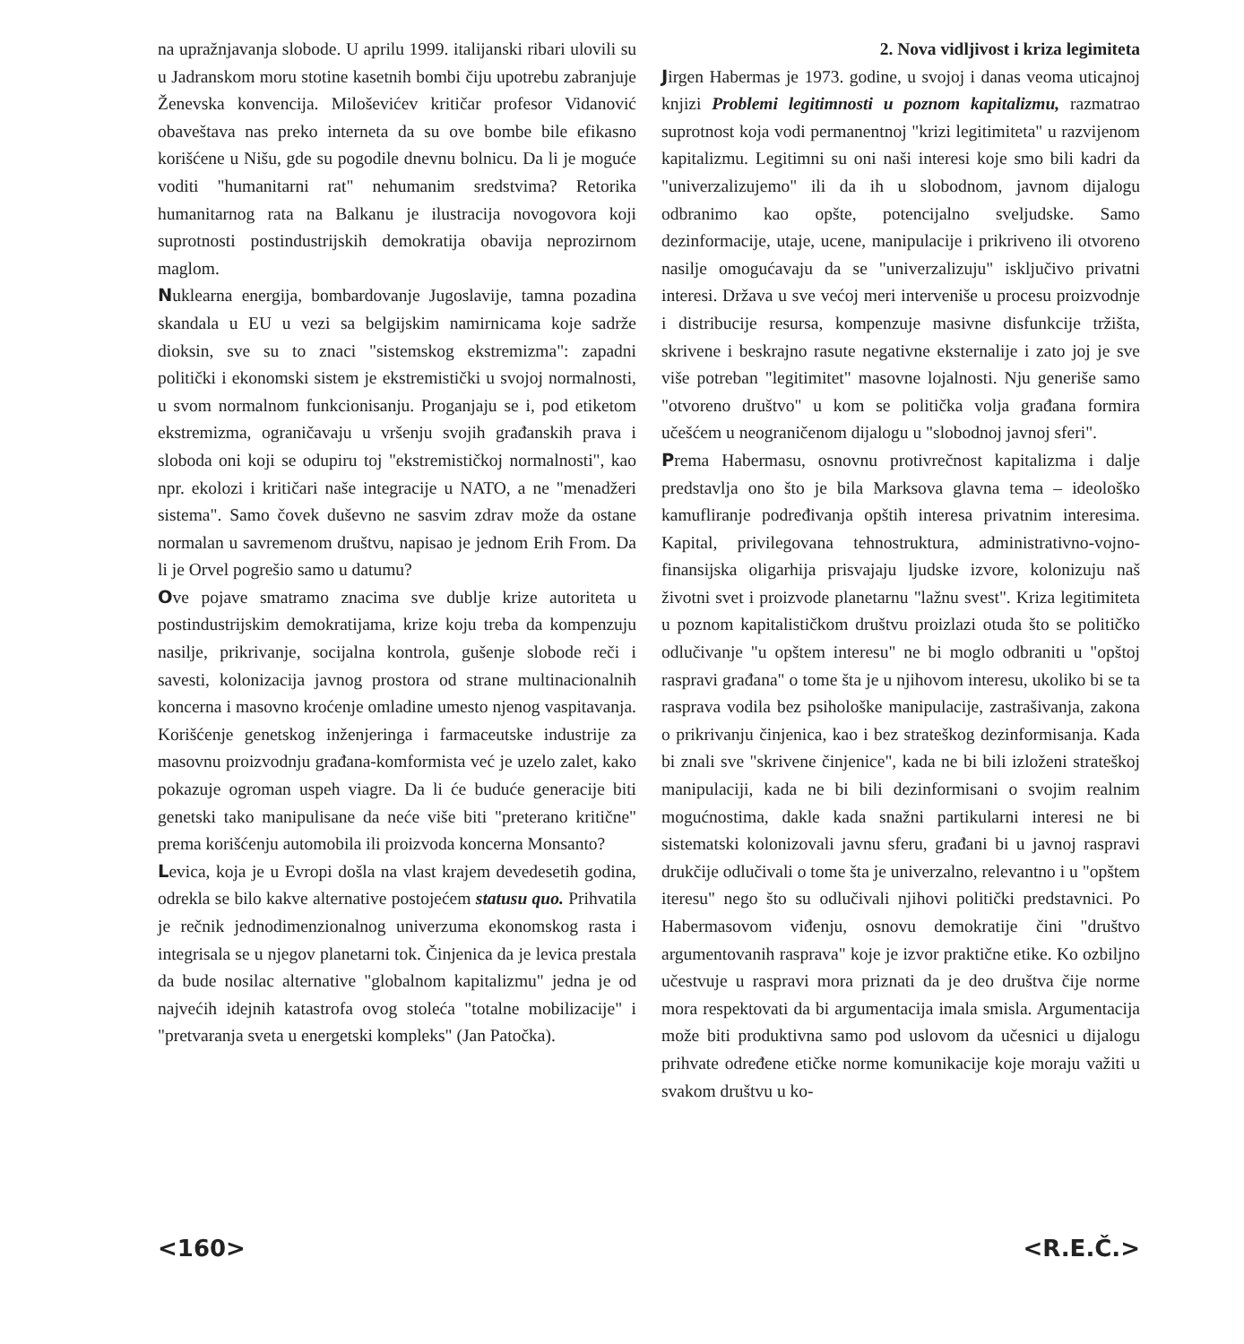na upražnjavanja slobode. U aprilu 1999. italijanski ribari ulovili su u Jadranskom moru stotine kasetnih bombi čiju upotrebu zabranjuje Ženevska konvencija. Miloševićev kritičar profesor Vidanović obaveštava nas preko interneta da su ove bombe bile efikasno korišćene u Nišu, gde su pogodile dnevnu bolnicu. Da li je moguće voditi "humanitarni rat" nehumanim sredstvima? Retorika humanitarnog rata na Balkanu je ilustracija novogovora koji suprotnosti postindustrijskih demokratija obavija neprozirnom maglom.
Nuklearna energija, bombardovanje Jugoslavije, tamna pozadina skandala u EU u vezi sa belgijskim namirnicama koje sadrže dioksin, sve su to znaci "sistemskog ekstremizma": zapadni politički i ekonomski sistem je ekstremistički u svojoj normalnosti, u svom normalnom funkcionisanju. Proganjaju se i, pod etiketom ekstremizma, ograničavaju u vršenju svojih građanskih prava i sloboda oni koji se odupiru toj "ekstremističkoj normalnosti", kao npr. ekolozi i kritičari naše integracije u NATO, a ne "menadžeri sistema". Samo čovek duševno ne sasvim zdrav može da ostane normalan u savremenom društvu, napisao je jednom Erih From. Da li je Orvel pogrešio samo u datumu?
Ove pojave smatramo znacima sve dublje krize autoriteta u postindustrijskim demokratijama, krize koju treba da kompenzuju nasilje, prikrivanje, socijalna kontrola, gušenje slobode reči i savesti, kolonizacija javnog prostora od strane multinacionalnih koncerna i masovno kroćenje omladine umesto njenog vaspitavanja. Korišćenje genetskog inženjeringa i farmaceutske industrije za masovnu proizvodnju građana-komformista već je uzelo zalet, kako pokazuje ogroman uspeh viagre. Da li će buduće generacije biti genetski tako manipulisane da neće više biti "preterano kritične" prema korišćenju automobila ili proizvoda koncerna Monsanto?
Levica, koja je u Evropi došla na vlast krajem devedesetih godina, odrekla se bilo kakve alternative postojećem statusu quo. Prihvatila je rečnik jednodimenzionalnog univerzuma ekonomskog rasta i integrisala se u njegov planetarni tok. Činjenica da je levica prestala da bude nosilac alternative "globalnom kapitalizmu" jedna je od najvećih idejnih katastrofa ovog stoleća "totalne mobilizacije" i "pretvaranja sveta u energetski kompleks" (Jan Patočka).
2. Nova vidljivost i kriza legimiteta
Jirgen Habermas je 1973. godine, u svojoj i danas veoma uticajnoj knjizi Problemi legitimnosti u poznom kapitalizmu, razmatrao suprotnost koja vodi permanentnoj "krizi legitimiteta" u razvijenom kapitalizmu. Legitimni su oni naši interesi koje smo bili kadri da "univerzalizujemo" ili da ih u slobodnom, javnom dijalogu odbranimo kao opšte, potencijalno sveljudske. Samo dezinformacije, utaje, ucene, manipulacije i prikriveno ili otvoreno nasilje omogućavaju da se "univerzalizuju" isključivo privatni interesi. Država u sve većoj meri interveniše u procesu proizvodnje i distribucije resursa, kompenzuje masivne disfunkcije tržišta, skrivene i beskrajno rasute negativne eksternalije i zato joj je sve više potreban "legitimitet" masovne lojalnosti. Nju generiše samo "otvoreno društvo" u kom se politička volja građana formira učešćem u neograničenom dijalogu u "slobodnoj javnoj sferi".
Prema Habermasu, osnovnu protivrečnost kapitalizma i dalje predstavlja ono što je bila Marksova glavna tema – ideološko kamufliranje podređivanja opštih interesa privatnim interesima. Kapital, privilegovana tehnostruktura, administrativno-vojno-finansijska oligarhija prisvajaju ljudske izvore, kolonizuju naš životni svet i proizvode planetarnu "lažnu svest". Kriza legitimiteta u poznom kapitalističkom društvu proizlazi otuda što se političko odlučivanje "u opštem interesu" ne bi moglo odbraniti u "opštoj raspravi građana" o tome šta je u njihovom interesu, ukoliko bi se ta rasprava vodila bez psihološke manipulacije, zastrašivanja, zakona o prikrivanju činjenica, kao i bez strateškog dezinformisanja. Kada bi znali sve "skrivene činjenice", kada ne bi bili izloženi strateškoj manipulaciji, kada ne bi bili dezinformisani o svojim realnim mogućnostima, dakle kada snažni partikularni interesi ne bi sistematski kolonizovali javnu sferu, građani bi u javnoj raspravi drukčije odlučivali o tome šta je univerzalno, relevantno i u "opštem iteresu" nego što su odlučivali njihovi politički predstavnici. Po Habermasovom viđenju, osnovu demokratije čini "društvo argumentovanih rasprava" koje je izvor praktične etike. Ko ozbiljno učestvuje u raspravi mora priznati da je deo društva čije norme mora respektovati da bi argumentacija imala smisla. Argumentacija može biti produktivna samo pod uslovom da učesnici u dijalogu prihvate određene etičke norme komunikacije koje moraju važiti u svakom društvu u ko-
<160> <R.E.Č.>